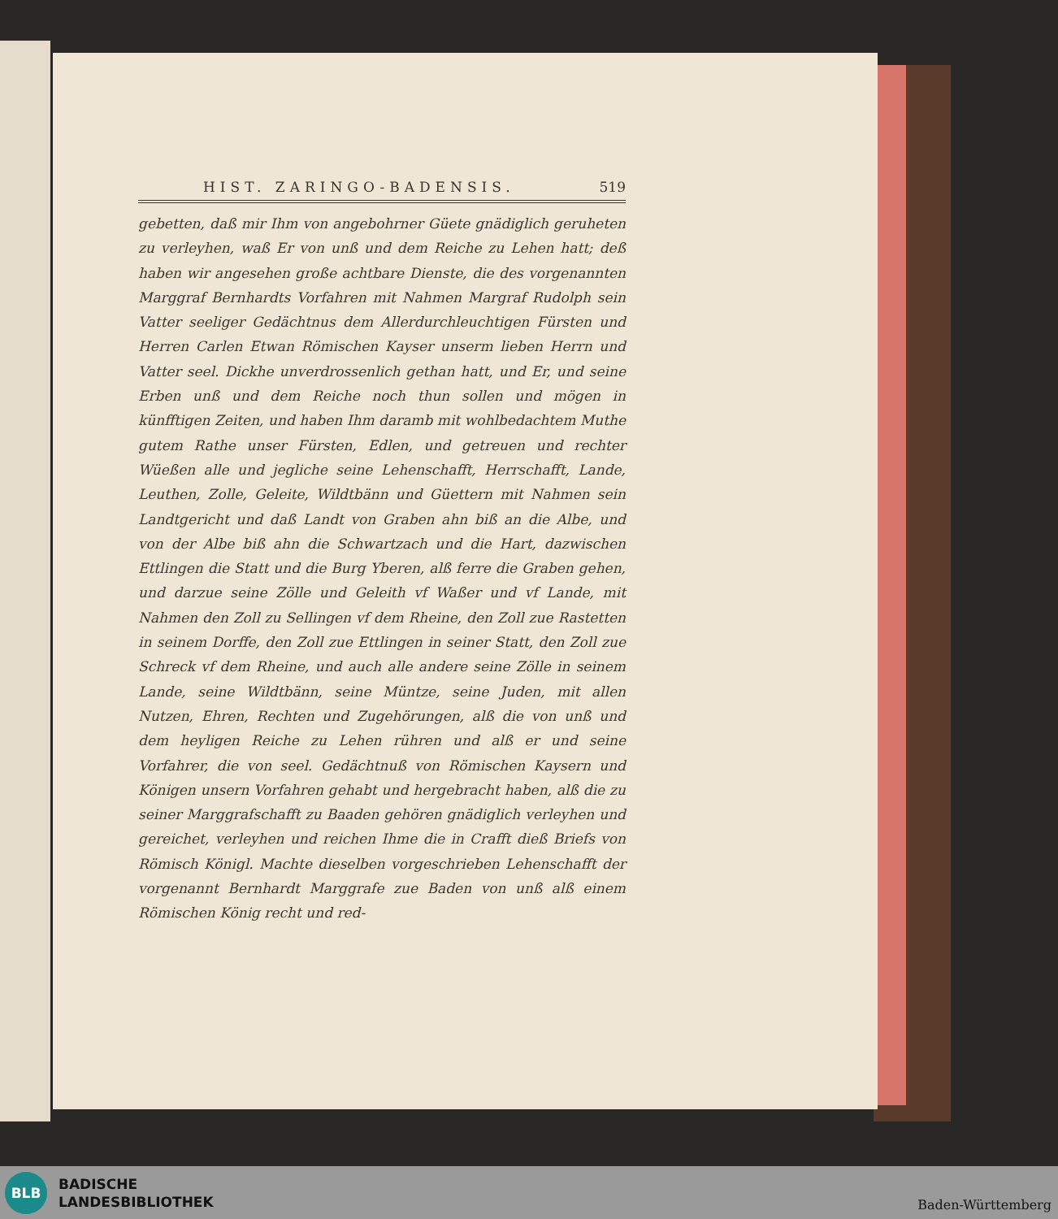HIST. ZARINGO-BADENSIS. 519
gebetten, daß mir Ihm von angebohrner Güete gnädiglich geruheten zu verleyhen, waß Er von unß und dem Reiche zu Lehen hatt; deß haben wir angesehen große achtbare Dienste, die des vorgenannten Marggraf Bernhardts Vorfahren mit Nahmen Margraf Rudolph sein Vatter seeliger Gedächtnus dem Allerdurchleuchtigen Fürsten und Herren Carlen Etwan Römischen Kayser unserm lieben Herrn und Vatter seel. Dickhe unverdrossenlich gethan hatt, und Er, und seine Erben unß und dem Reiche noch thun sollen und mögen in künfftigen Zeiten, und haben Ihm daramb mit wohlbedachtem Muthe gutem Rathe unser Fürsten, Edlen, und getreuen und rechter Wüeßen alle und jegliche seine Lehenschafft, Herrschafft, Lande, Leuthen, Zolle, Geleite, Wildtbänn und Güettern mit Nahmen sein Landtgericht und daß Landt von Graben ahn biß an die Albe, und von der Albe biß ahn die Schwartzach und die Hart, dazwischen Ettlingen die Statt und die Burg Yberen, alß ferre die Graben gehen, und darzue seine Zölle und Geleith vf Waßer und vf Lande, mit Nahmen den Zoll zu Sellingen vf dem Rheine, den Zoll zue Rastetten in seinem Dorffe, den Zoll zue Ettlingen in seiner Statt, den Zoll zue Schreck vf dem Rheine, und auch alle andere seine Zölle in seinem Lande, seine Wildtbänn, seine Müntze, seine Juden, mit allen Nutzen, Ehren, Rechten und Zugehörungen, alß die von unß und dem heyligen Reiche zu Lehen rühren und alß er und seine Vorfahrer, die von seel. Gedächtnuß von Römischen Kaysern und Königen unsern Vorfahren gehabt und hergebracht haben, alß die zu seiner Marggrafschafft zu Baaden gehören gnädiglich verleyhen und gereichet, verleyhen und reichen Ihme die in Crafft dieß Briefs von Römisch Königl. Machte dieselben vorgeschrieben Lehenschafft der vorgenannt Bernhardt Marggrafe zue Baden von unß alß einem Römischen König recht und red-
BLB
BADISCHE
LANDESBIBLIOTHEK
Baden-Württemberg